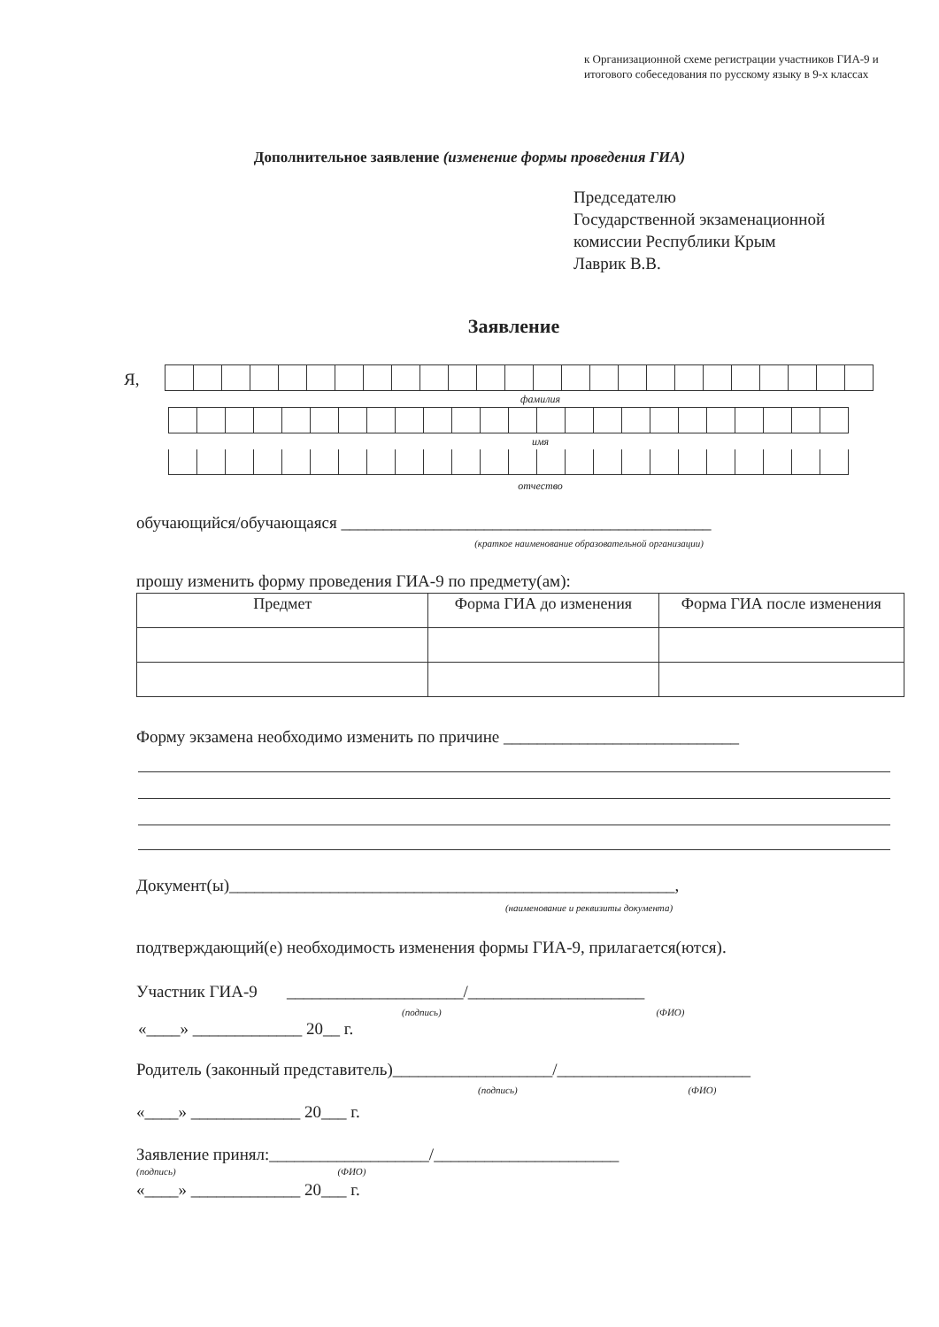к Организационной схеме регистрации участников ГИА-9 и итогового собеседования по русскому языку в 9-х классах
Дополнительное заявление (изменение формы проведения ГИА)
Председателю
Государственной экзаменационной
комиссии Республики Крым
Лаврик В.В.
Заявление
Я,
фамилия
имя
отчество
обучающийся/обучающаяся ____________________________________________
(краткое наименование образовательной организации)
прошу изменить форму проведения ГИА-9 по предмету(ам):
| Предмет | Форма ГИА до изменения | Форма ГИА после изменения |
| --- | --- | --- |
Форму экзамена необходимо изменить по причине ____________________________
Документ(ы)_____________________________________________________,
(наименование и реквизиты документа)
подтверждающий(е) необходимость изменения формы ГИА-9, прилагается(ются).
Участник ГИА-9 _____________________/_____________________
(подпись) (ФИО)
«____» _____________ 20__ г.
Родитель (законный представитель)___________________/_______________________
(подпись) (ФИО)
«____» _____________ 20___ г.
Заявление принял:___________________/______________________
(подпись) (ФИО)
«____» _____________ 20___ г.